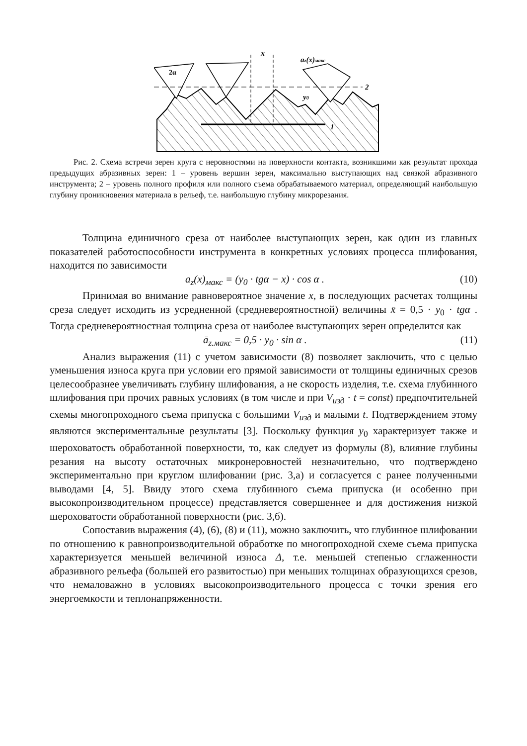x
2α
az(x)макс
y0
2
1
Рис. 2. Схема встречи зерен круга с неровностями на поверхности контакта, возникшими как результат прохода предыдущих абразивных зерен: 1 – уровень вершин зерен, максимально выступающих над связкой абразивного инструмента; 2 – уровень полного профиля или полного съема обрабатываемого материал, определяющий наибольшую глубину проникновения материала в рельеф, т.е. наибольшую глубину микрорезания.
Толщина единичного среза от наиболее выступающих зерен, как один из главных показателей работоспособности инструмента в конкретных условиях процесса шлифования, находится по зависимости
a<sub>z</sub>(x)<sub>макс</sub> = (y<sub>0</sub> · tgα − x) · cos α . (10)
Принимая во внимание равновероятное значение x, в последующих расчетах толщины среза следует исходить из усредненной (средневероятностной) величины x̄ = 0,5 · y<sub>0</sub> · tgα . Тогда средневероятностная толщина среза от наиболее выступающих зерен определится как
ā<sub>z.макс</sub> = 0,5 · y<sub>0</sub> · sin α . (11)
Анализ выражения (11) с учетом зависимости (8) позволяет заключить, что с целью уменьшения износа круга при условии его прямой зависимости от толщины единичных срезов целесообразнее увеличивать глубину шлифования, а не скорость изделия, т.е. схема глубинного шлифования при прочих равных условиях (в том числе и при V<sub>изд</sub> · t = const) предпочтительней схемы многопроходного съема припуска с большими V<sub>изд</sub> и малыми t. Подтверждением этому являются экспериментальные результаты [3]. Поскольку функция y<sub>0</sub> характеризует также и шероховатость обработанной поверхности, то, как следует из формулы (8), влияние глубины резания на высоту остаточных микронеровностей незначительно, что подтверждено экспериментально при круглом шлифовании (рис. 3,а) и согласуется с ранее полученными выводами [4, 5]. Ввиду этого схема глубинного съема припуска (и особенно при высокопроизводительном процессе) представляется совершеннее и для достижения низкой шероховатости обработанной поверхности (рис. 3,б).
Сопоставив выражения (4), (6), (8) и (11), можно заключить, что глубинное шлифовании по отношению к равнопроизводительной обработке по многопроходной схеме съема припуска характеризуется меньшей величиной износа Δ, т.е. меньшей степенью сглаженности абразивного рельефа (большей его развитостью) при меньших толщинах образующихся срезов, что немаловажно в условиях высокопроизводительного процесса с точки зрения его энергоемкости и теплонапряженности.